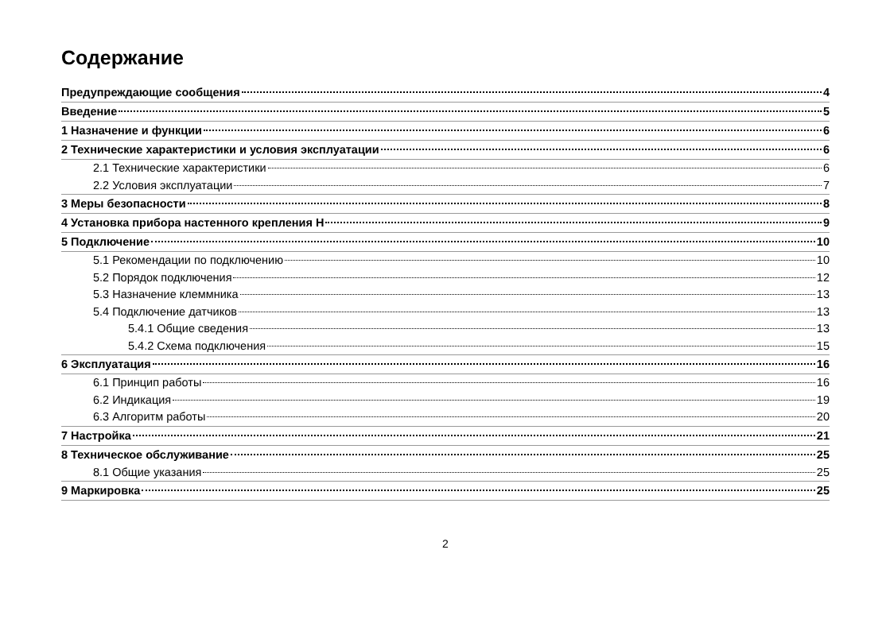Содержание
Предупреждающие сообщения 4
Введение 5
1 Назначение и функции 6
2 Технические характеристики и условия эксплуатации 6
2.1 Технические характеристики 6
2.2 Условия эксплуатации 7
3 Меры безопасности 8
4 Установка прибора настенного крепления Н 9
5 Подключение 10
5.1 Рекомендации по подключению 10
5.2 Порядок подключения 12
5.3 Назначение клеммника 13
5.4 Подключение датчиков 13
5.4.1 Общие сведения 13
5.4.2 Схема подключения 15
6 Эксплуатация 16
6.1 Принцип работы 16
6.2 Индикация 19
6.3 Алгоритм работы 20
7 Настройка 21
8 Техническое обслуживание 25
8.1 Общие указания 25
9 Маркировка 25
2